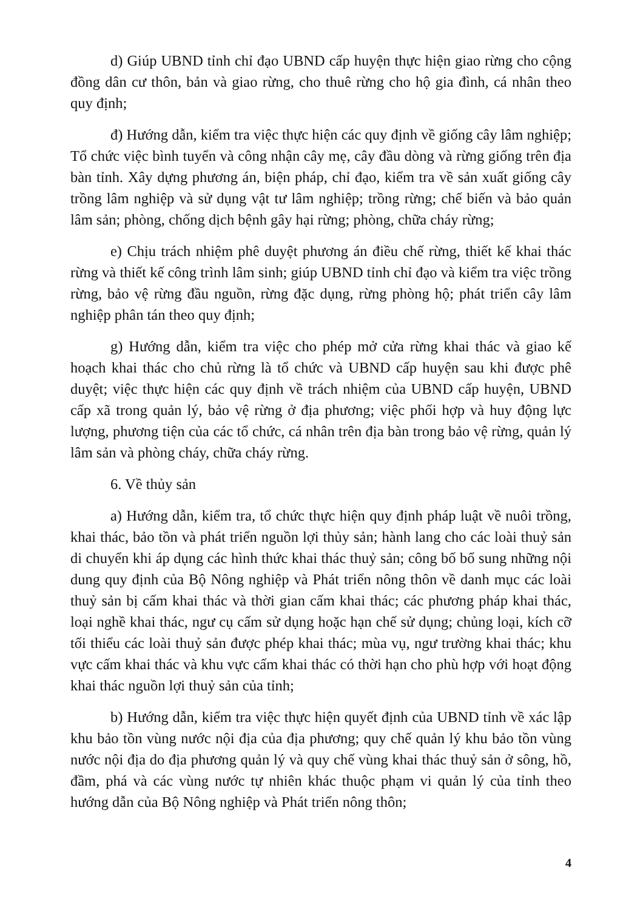d) Giúp UBND tỉnh chỉ đạo UBND cấp huyện thực hiện giao rừng cho cộng đồng dân cư thôn, bản và giao rừng, cho thuê rừng cho hộ gia đình, cá nhân theo quy định;
đ) Hướng dẫn, kiểm tra việc thực hiện các quy định về giống cây lâm nghiệp; Tổ chức việc bình tuyển và công nhận cây mẹ, cây đầu dòng và rừng giống trên địa bàn tỉnh. Xây dựng phương án, biện pháp, chỉ đạo, kiểm tra về sản xuất giống cây trồng lâm nghiệp và sử dụng vật tư lâm nghiệp; trồng rừng; chế biến và bảo quản lâm sản; phòng, chống dịch bệnh gây hại rừng; phòng, chữa cháy rừng;
e) Chịu trách nhiệm phê duyệt phương án điều chế rừng, thiết kế khai thác rừng và thiết kế công trình lâm sinh; giúp UBND tỉnh chỉ đạo và kiểm tra việc trồng rừng, bảo vệ rừng đầu nguồn, rừng đặc dụng, rừng phòng hộ; phát triển cây lâm nghiệp phân tán theo quy định;
g) Hướng dẫn, kiểm tra việc cho phép mở cửa rừng khai thác và giao kế hoạch khai thác cho chủ rừng là tổ chức và UBND cấp huyện sau khi được phê duyệt; việc thực hiện các quy định về trách nhiệm của UBND cấp huyện, UBND cấp xã trong quản lý, bảo vệ rừng ở địa phương; việc phối hợp và huy động lực lượng, phương tiện của các tổ chức, cá nhân trên địa bàn trong bảo vệ rừng, quản lý lâm sản và phòng cháy, chữa cháy rừng.
6. Về thủy sản
a) Hướng dẫn, kiểm tra, tổ chức thực hiện quy định pháp luật về nuôi trồng, khai thác, bảo tồn và phát triển nguồn lợi thủy sản; hành lang cho các loài thuỷ sản di chuyển khi áp dụng các hình thức khai thác thuỷ sản; công bố bổ sung những nội dung quy định của Bộ Nông nghiệp và Phát triển nông thôn về danh mục các loài thuỷ sản bị cấm khai thác và thời gian cấm khai thác; các phương pháp khai thác, loại nghề khai thác, ngư cụ cấm sử dụng hoặc hạn chế sử dụng; chủng loại, kích cỡ tối thiểu các loài thuỷ sản được phép khai thác; mùa vụ, ngư trường khai thác; khu vực cấm khai thác và khu vực cấm khai thác có thời hạn cho phù hợp với hoạt động khai thác nguồn lợi thuỷ sản của tỉnh;
b) Hướng dẫn, kiểm tra việc thực hiện quyết định của UBND tỉnh về xác lập khu bảo tồn vùng nước nội địa của địa phương; quy chế quản lý khu bảo tồn vùng nước nội địa do địa phương quản lý và quy chế vùng khai thác thuỷ sản ở sông, hồ, đầm, phá và các vùng nước tự nhiên khác thuộc phạm vi quản lý của tỉnh theo hướng dẫn của Bộ Nông nghiệp và Phát triển nông thôn;
4